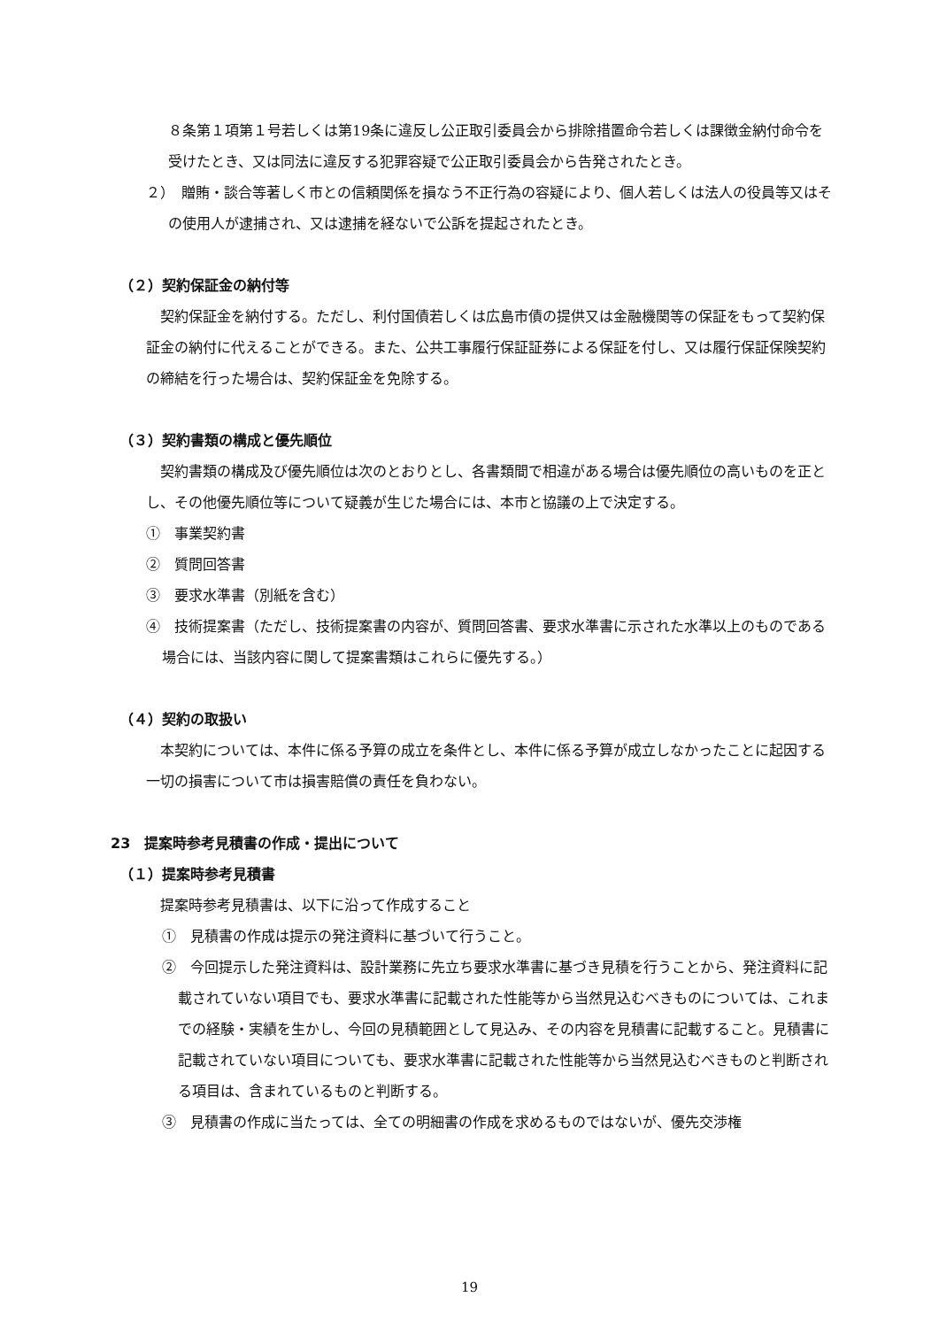８条第１項第１号若しくは第19条に違反し公正取引委員会から排除措置命令若しくは課徴金納付命令を受けたとき、又は同法に違反する犯罪容疑で公正取引委員会から告発されたとき。
２）　贈賄・談合等著しく市との信頼関係を損なう不正行為の容疑により、個人若しくは法人の役員等又はその使用人が逮捕され、又は逮捕を経ないで公訴を提起されたとき。
（２）契約保証金の納付等
契約保証金を納付する。ただし、利付国債若しくは広島市債の提供又は金融機関等の保証をもって契約保証金の納付に代えることができる。また、公共工事履行保証証券による保証を付し、又は履行保証保険契約の締結を行った場合は、契約保証金を免除する。
（３）契約書類の構成と優先順位
契約書類の構成及び優先順位は次のとおりとし、各書類間で相違がある場合は優先順位の高いものを正とし、その他優先順位等について疑義が生じた場合には、本市と協議の上で決定する。
①　事業契約書
②　質問回答書
③　要求水準書（別紙を含む）
④　技術提案書（ただし、技術提案書の内容が、質問回答書、要求水準書に示された水準以上のものである場合には、当該内容に関して提案書類はこれらに優先する。）
（４）契約の取扱い
本契約については、本件に係る予算の成立を条件とし、本件に係る予算が成立しなかったことに起因する一切の損害について市は損害賠償の責任を負わない。
23　提案時参考見積書の作成・提出について
（１）提案時参考見積書
提案時参考見積書は、以下に沿って作成すること
①　見積書の作成は提示の発注資料に基づいて行うこと。
②　今回提示した発注資料は、設計業務に先立ち要求水準書に基づき見積を行うことから、発注資料に記載されていない項目でも、要求水準書に記載された性能等から当然見込むべきものについては、これまでの経験・実績を生かし、今回の見積範囲として見込み、その内容を見積書に記載すること。見積書に記載されていない項目についても、要求水準書に記載された性能等から当然見込むべきものと判断される項目は、含まれているものと判断する。
③　見積書の作成に当たっては、全ての明細書の作成を求めるものではないが、優先交渉権
19